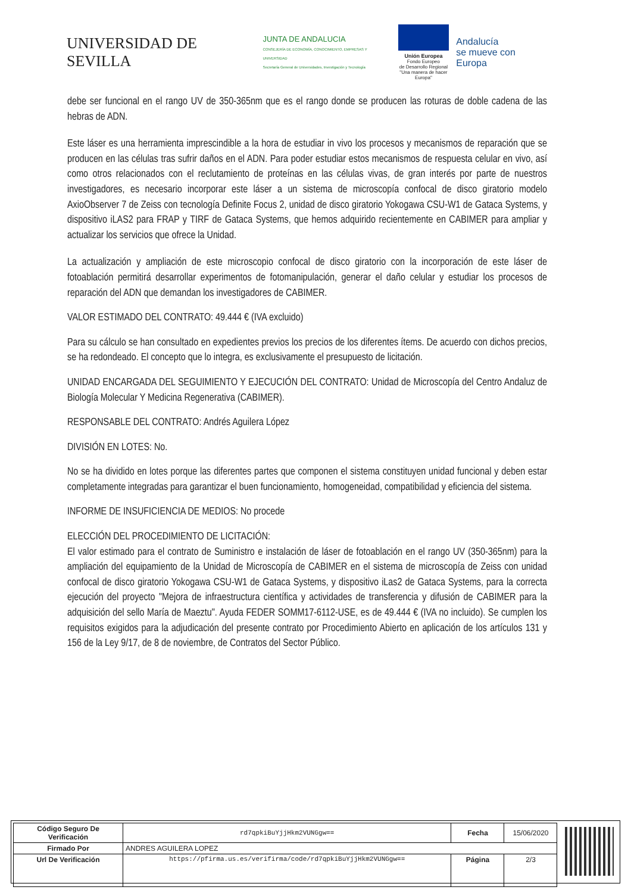UNIVERSIDAD DE SEVILLA
JUNTA DE ANDALUCIA
CONSEJERÍA DE ECONOMÍA, CONOCIMIENTO, EMPRESAS Y UNIVERSIDAD
Secretaría General de Universidades, Investigación y Tecnología
Unión Europea
Fondo Europeo
de Desarrollo Regional
"Una manera de hacer Europa"
Andalucía
se mueve con Europa
debe ser funcional en el rango UV de 350-365nm que es el rango donde se producen las roturas de doble cadena de las hebras de ADN.
Este láser es una herramienta imprescindible a la hora de estudiar in vivo los procesos y mecanismos de reparación que se producen en las células tras sufrir daños en el ADN. Para poder estudiar estos mecanismos de respuesta celular en vivo, así como otros relacionados con el reclutamiento de proteínas en las células vivas, de gran interés por parte de nuestros investigadores, es necesario incorporar este láser a un sistema de microscopía confocal de disco giratorio modelo AxioObserver 7 de Zeiss con tecnología Definite Focus 2, unidad de disco giratorio Yokogawa CSU-W1 de Gataca Systems, y dispositivo iLAS2 para FRAP y TIRF de Gataca Systems, que hemos adquirido recientemente en CABIMER para ampliar y actualizar los servicios que ofrece la Unidad.
La actualización y ampliación de este microscopio confocal de disco giratorio con la incorporación de este láser de fotoablación permitirá desarrollar experimentos de fotomanipulación, generar el daño celular y estudiar los procesos de reparación del ADN que demandan los investigadores de CABIMER.
VALOR ESTIMADO DEL CONTRATO: 49.444 € (IVA excluido)
Para su cálculo se han consultado en expedientes previos los precios de los diferentes ítems. De acuerdo con dichos precios, se ha redondeado. El concepto que lo integra, es exclusivamente el presupuesto de licitación.
UNIDAD ENCARGADA DEL SEGUIMIENTO Y EJECUCIÓN DEL CONTRATO: Unidad de Microscopía del Centro Andaluz de Biología Molecular Y Medicina Regenerativa (CABIMER).
RESPONSABLE DEL CONTRATO: Andrés Aguilera López
DIVISIÓN EN LOTES: No.
No se ha dividido en lotes porque las diferentes partes que componen el sistema constituyen unidad funcional y deben estar completamente integradas para garantizar el buen funcionamiento, homogeneidad, compatibilidad y eficiencia del sistema.
INFORME DE INSUFICIENCIA DE MEDIOS: No procede
ELECCIÓN DEL PROCEDIMIENTO DE LICITACIÓN:
El valor estimado para el contrato de Suministro e instalación de láser de fotoablación en el rango UV (350-365nm) para la ampliación del equipamiento de la Unidad de Microscopía de CABIMER en el sistema de microscopía de Zeiss con unidad confocal de disco giratorio Yokogawa CSU-W1 de Gataca Systems, y dispositivo iLas2 de Gataca Systems, para la correcta ejecución del proyecto "Mejora de infraestructura científica y actividades de transferencia y difusión de CABIMER para la adquisición del sello María de Maeztu". Ayuda FEDER SOMM17-6112-USE, es de 49.444 € (IVA no incluido). Se cumplen los requisitos exigidos para la adjudicación del presente contrato por Procedimiento Abierto en aplicación de los artículos 131 y 156 de la Ley 9/17, de 8 de noviembre, de Contratos del Sector Público.
| Código Seguro De Verificación | rd7qpkiBuYjjHkm2VUNGgw== | Fecha | 15/06/2020 |
| Firmado Por | ANDRES AGUILERA LOPEZ | | |
| Url De Verificación | https://pfirma.us.es/verifirma/code/rd7qpkiBuYjjHkm2VUNGgw== | Página | 2/3 |